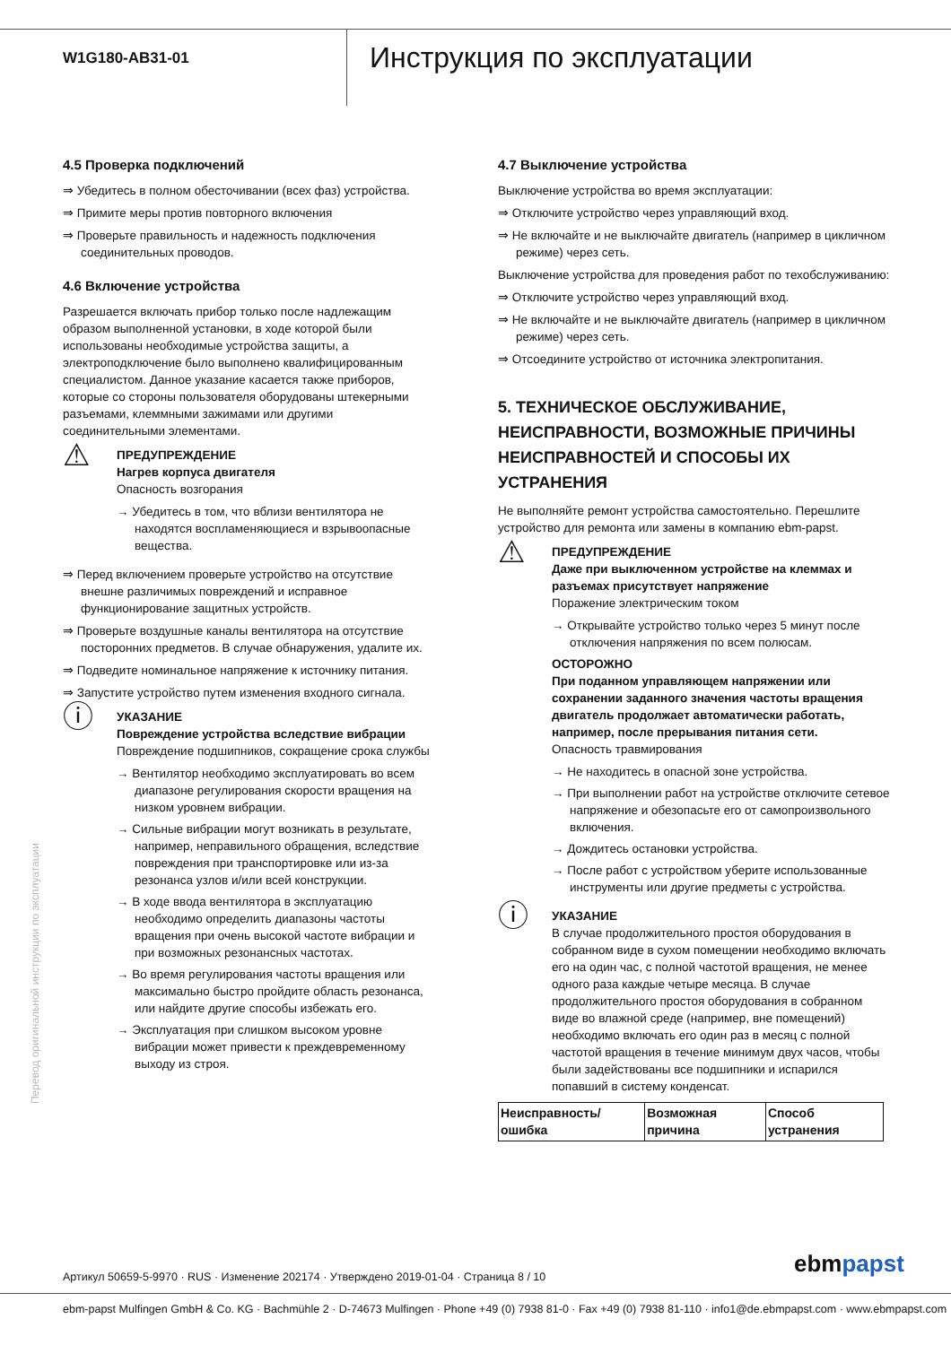W1G180-AB31-01
Инструкция по эксплуатации
4.5 Проверка подключений
⇒ Убедитесь в полном обесточивании (всех фаз) устройства.
⇒ Примите меры против повторного включения
⇒ Проверьте правильность и надежность подключения соединительных проводов.
4.6 Включение устройства
Разрешается включать прибор только после надлежащим образом выполненной установки, в ходе которой были использованы необходимые устройства защиты, а электроподключение было выполнено квалифицированным специалистом. Данное указание касается также приборов, которые со стороны пользователя оборудованы штекерными разъемами, клеммными зажимами или другими соединительными элементами.
⚠
ПРЕДУПРЕЖДЕНИЕ
Нагрев корпуса двигателя
Опасность возгорания
→ Убедитесь в том, что вблизи вентилятора не находятся воспламеняющиеся и взрывоопасные вещества.
⇒ Перед включением проверьте устройство на отсутствие внешне различимых повреждений и исправное функционирование защитных устройств.
⇒ Проверьте воздушные каналы вентилятора на отсутствие посторонних предметов. В случае обнаружения, удалите их.
⇒ Подведите номинальное напряжение к источнику питания.
⇒ Запустите устройство путем изменения входного сигнала.
ⓘ
УКАЗАНИЕ
Повреждение устройства вследствие вибрации
Повреждение подшипников, сокращение срока службы
→ Вентилятор необходимо эксплуатировать во всем диапазоне регулирования скорости вращения на низком уровнем вибрации.
→ Сильные вибрации могут возникать в результате, например, неправильного обращения, вследствие повреждения при транспортировке или из-за резонанса узлов и/или всей конструкции.
→ В ходе ввода вентилятора в эксплуатацию необходимо определить диапазоны частоты вращения при очень высокой частоте вибрации и при возможных резонансных частотах.
→ Во время регулирования частоты вращения или максимально быстро пройдите область резонанса, или найдите другие способы избежать его.
→ Эксплуатация при слишком высоком уровне вибрации может привести к преждевременному выходу из строя.
4.7 Выключение устройства
Выключение устройства во время эксплуатации:
⇒ Отключите устройство через управляющий вход.
⇒ Не включайте и не выключайте двигатель (например в цикличном режиме) через сеть.
Выключение устройства для проведения работ по техобслуживанию:
⇒ Отключите устройство через управляющий вход.
⇒ Не включайте и не выключайте двигатель (например в цикличном режиме) через сеть.
⇒ Отсоедините устройство от источника электропитания.
5. ТЕХНИЧЕСКОЕ ОБСЛУЖИВАНИЕ, НЕИСПРАВНОСТИ, ВОЗМОЖНЫЕ ПРИЧИНЫ НЕИСПРАВНОСТЕЙ И СПОСОБЫ ИХ УСТРАНЕНИЯ
Не выполняйте ремонт устройства самостоятельно. Перешлите устройство для ремонта или замены в компанию ebm-papst.
⚠
ПРЕДУПРЕЖДЕНИЕ
Даже при выключенном устройстве на клеммах и разъемах присутствует напряжение
Поражение электрическим током
→ Открывайте устройство только через 5 минут после отключения напряжения по всем полюсам.
ОСТОРОЖНО
При поданном управляющем напряжении или сохранении заданного значения частоты вращения двигатель продолжает автоматически работать, например, после прерывания питания сети.
Опасность травмирования
→ Не находитесь в опасной зоне устройства.
→ При выполнении работ на устройстве отключите сетевое напряжение и обезопасьте его от самопроизвольного включения.
→ Дождитесь остановки устройства.
→ После работ с устройством уберите использованные инструменты или другие предметы с устройства.
ⓘ
УКАЗАНИЕ
В случае продолжительного простоя оборудования в собранном виде в сухом помещении необходимо включать его на один час, с полной частотой вращения, не менее одного раза каждые четыре месяца. В случае продолжительного простоя оборудования в собранном виде во влажной среде (например, вне помещений) необходимо включать его один раз в месяц с полной частотой вращения в течение минимум двух часов, чтобы были задействованы все подшипники и испарился попавший в систему конденсат.
| Неисправность/ ошибка | Возможная причина | Способ устранения |
| --- | --- | --- |
Перевод оригинальной инструкции по эксплуатации
Артикул 50659-5-9970 · RUS · Изменение 202174 · Утверждено 2019-01-04 · Страница 8 / 10
ebmpapst
ebm-papst Mulfingen GmbH & Co. KG · Bachmühle 2 · D-74673 Mulfingen · Phone +49 (0) 7938 81-0 · Fax +49 (0) 7938 81-110 · info1@de.ebmpapst.com · www.ebmpapst.com